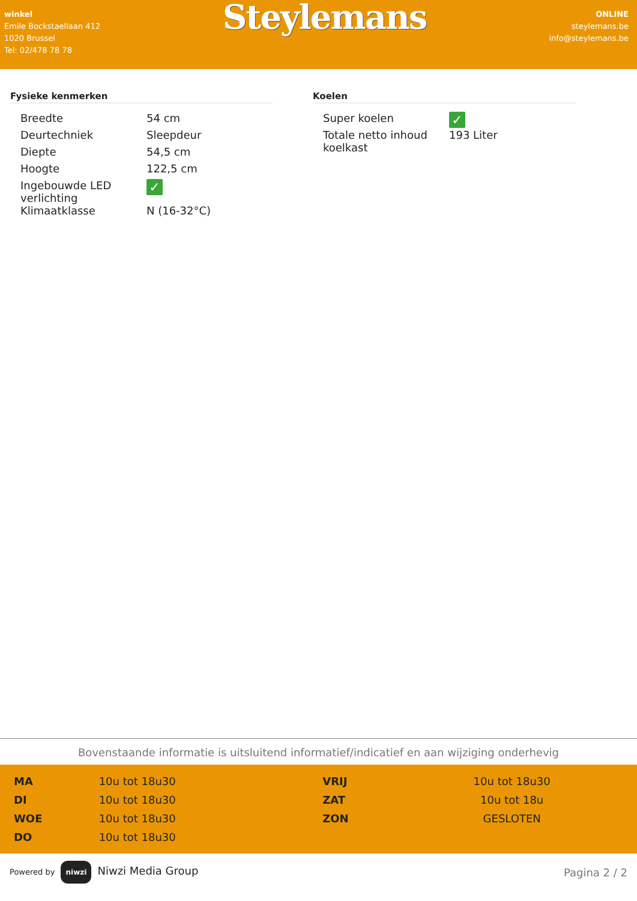winkel
Emile Bockstaellaan 412
1020 Brussel
Tel: 02/478 78 78
Steylemans
ONLINE
steylemans.be
info@steylemans.be
Fysieke kenmerken
| Breedte | 54 cm |
| Deurtechniek | Sleepdeur |
| Diepte | 54,5 cm |
| Hoogte | 122,5 cm |
| Ingebouwde LED verlichting | ✓ |
| Klimaatklasse | N (16-32°C) |
Koelen
| Super koelen | ✓ |
| Totale netto inhoud koelkast | 193 Liter |
Bovenstaande informatie is uitsluitend informatief/indicatief en aan wijziging onderhevig
| MA | 10u tot 18u30 | VRIJ | 10u tot 18u30 |
| DI | 10u tot 18u30 | ZAT | 10u tot 18u |
| WOE | 10u tot 18u30 | ZON | GESLOTEN |
| DO | 10u tot 18u30 | | |
Powered by niwzi Niwzi Media Group
Pagina 2 / 2